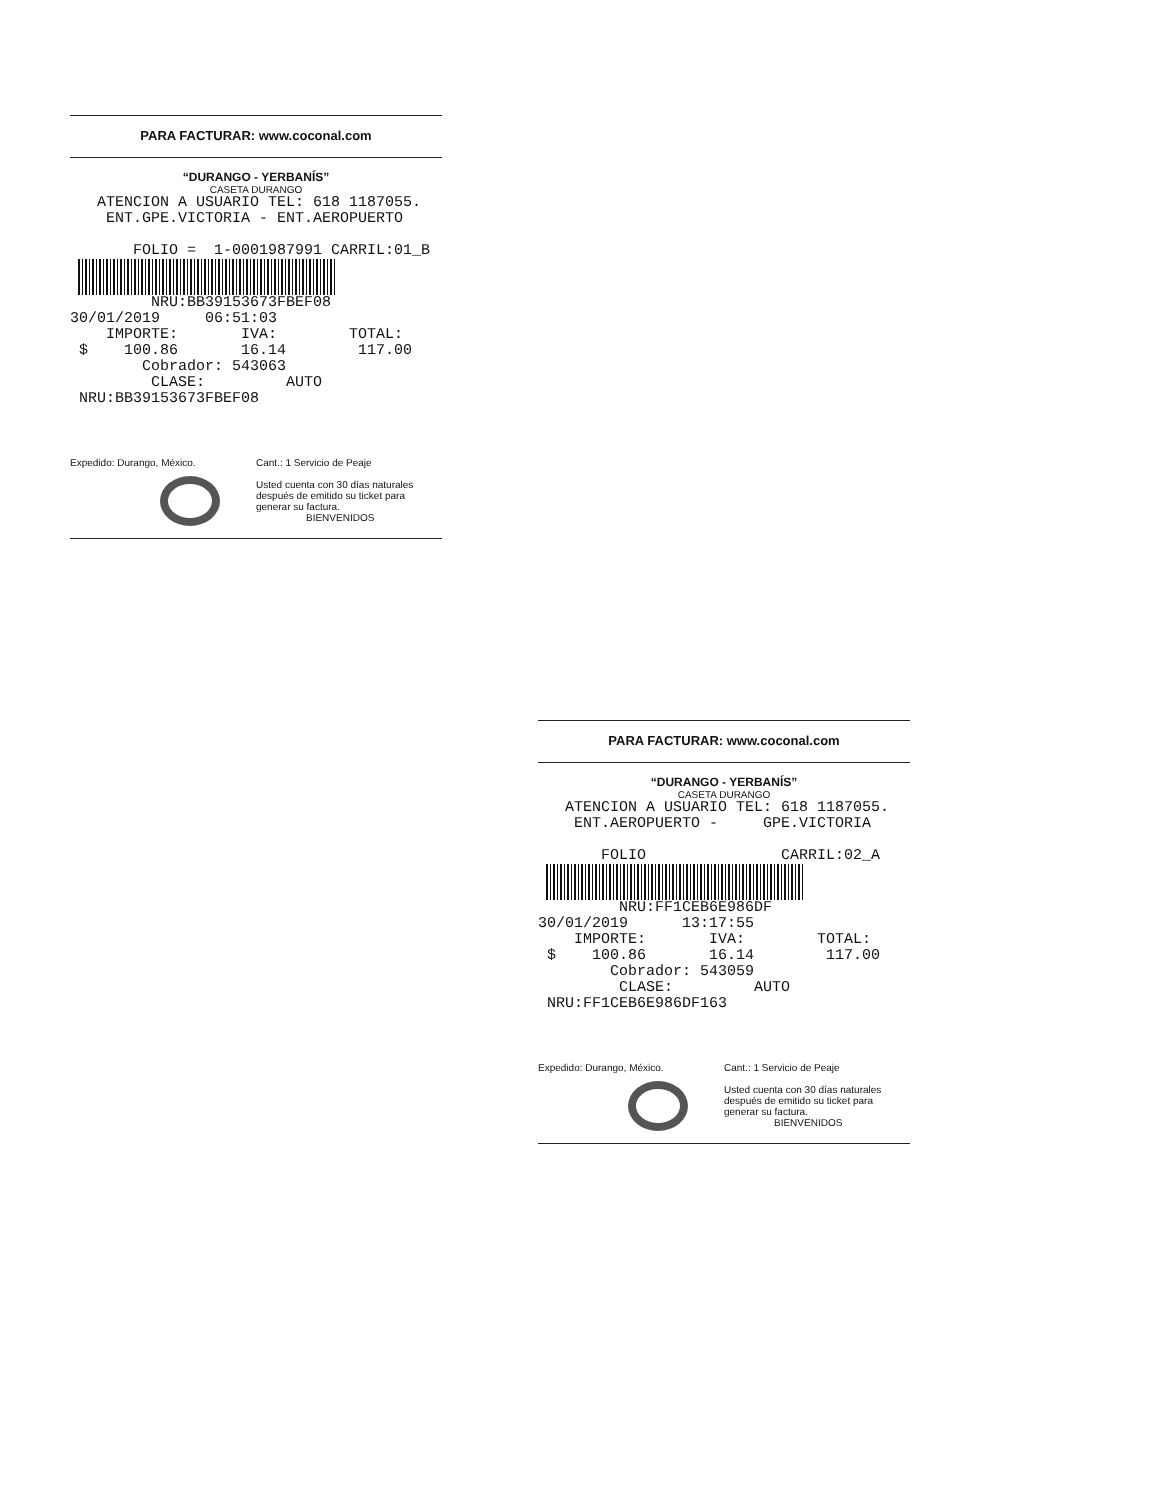PARA FACTURAR: www.coconal.com
“DURANGO - YERBANÍS”
CASETA DURANGO
ATENCION A USUARIO TEL: 618 1187055. ENT.GPE.VICTORIA - ENT.AEROPUERTO FOLIO = 1-0001987991 CARRIL:01_B
NRU:BB39153673FBEF08 30/01/2019 06:51:03 IMPORTE: IVA: TOTAL: $ 100.86 16.14 117.00 Cobrador: 543063 CLASE: AUTO NRU:BB39153673FBEF08
Expedido: Durango, México. Cant.: 1 Servicio de Peaje
Usted cuenta con 30 días naturales después de emitido su ticket para generar su factura.
BIENVENIDOS
PARA FACTURAR: www.coconal.com
“DURANGO - YERBANÍS”
CASETA DURANGO
ATENCION A USUARIO TEL: 618 1187055. ENT.AEROPUERTO - GPE.VICTORIA FOLIO CARRIL:02_A
NRU:FF1CEB6E986DF 30/01/2019 13:17:55 IMPORTE: IVA: TOTAL: $ 100.86 16.14 117.00 Cobrador: 543059 CLASE: AUTO NRU:FF1CEB6E986DF163
Expedido: Durango, México. Cant.: 1 Servicio de Peaje
Usted cuenta con 30 días naturales después de emitido su ticket para generar su factura.
BIENVENIDOS